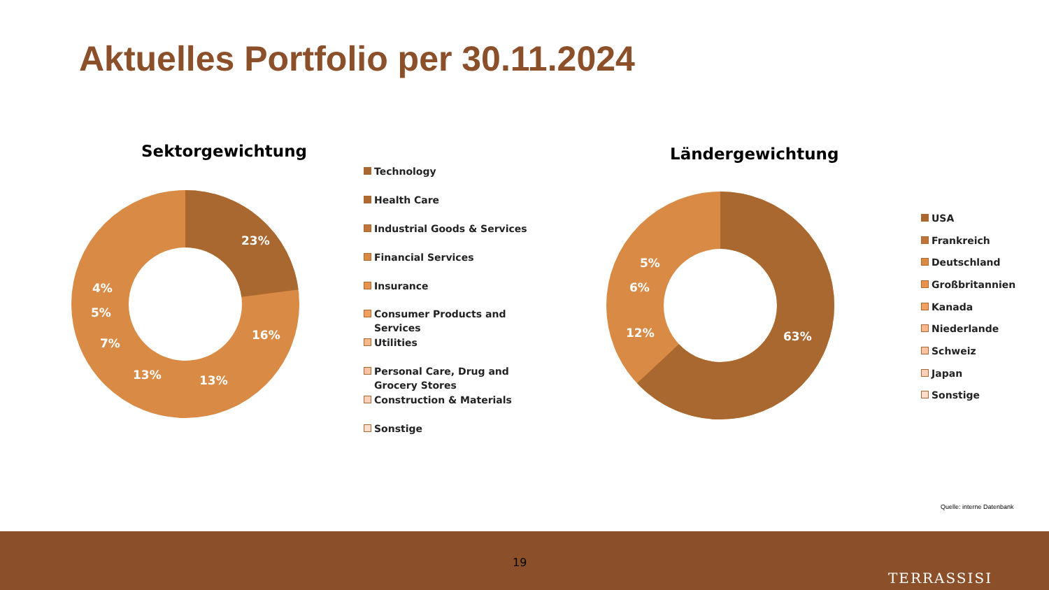Aktuelles Portfolio per 30.11.2024
Sektorgewichtung
23%
16%
13%
13%
7%
5%
4%
Technology
Health Care
Industrial Goods & Services
Financial Services
Insurance
Consumer Products and
Services
Utilities
Personal Care, Drug and
Grocery Stores
Construction & Materials
Sonstige
Ländergewichtung
63%
12%
6%
5%
USA
Frankreich
Deutschland
Großbritannien
Kanada
Niederlande
Schweiz
Japan
Sonstige
Quelle: interne Datenbank
19
TERRASSISI